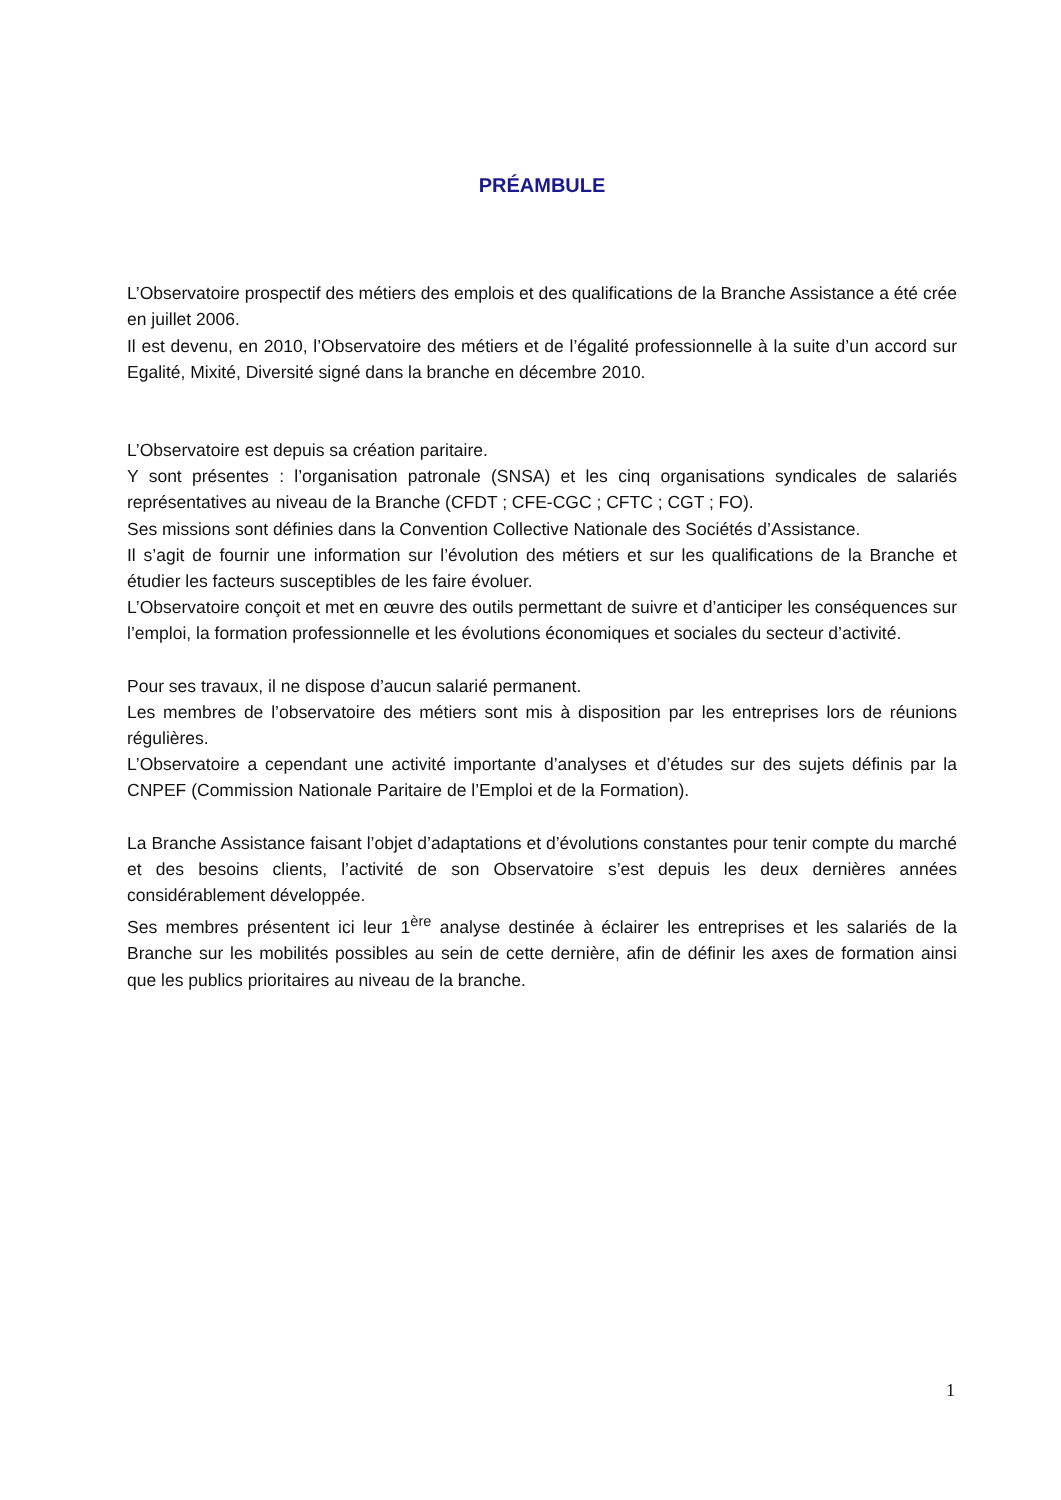PRÉAMBULE
L’Observatoire prospectif des métiers des emplois et des qualifications de la Branche Assistance a été crée en juillet 2006.
Il est devenu, en 2010, l’Observatoire des métiers et de l’égalité professionnelle à la suite d’un accord sur Egalité, Mixité, Diversité signé dans la branche en décembre 2010.
L’Observatoire est depuis sa création paritaire.
Y sont présentes : l’organisation patronale (SNSA) et les cinq organisations syndicales de salariés représentatives au niveau de la Branche (CFDT ; CFE-CGC ; CFTC ; CGT ; FO).
Ses missions sont définies dans la Convention Collective Nationale des Sociétés d’Assistance.
Il s’agit de fournir une information sur l’évolution des métiers et sur les qualifications de la Branche et étudier les facteurs susceptibles de les faire évoluer.
L’Observatoire conçoit et met en œuvre des outils permettant de suivre et d’anticiper les conséquences sur l’emploi, la formation professionnelle et les évolutions économiques et sociales du secteur d’activité.
Pour ses travaux, il ne dispose d’aucun salarié permanent.
Les membres de l’observatoire des métiers sont mis à disposition par les entreprises lors de réunions régulières.
L’Observatoire a cependant une activité importante d’analyses et d’études sur des sujets définis par la CNPEF (Commission Nationale Paritaire de l’Emploi et de la Formation).
La Branche Assistance faisant l’objet d’adaptations et d’évolutions constantes pour tenir compte du marché et des besoins clients, l’activité de son Observatoire s’est depuis les deux dernières années considérablement développée.
Ses membres présentent ici leur 1<sup>ère</sup> analyse destinée à éclairer les entreprises et les salariés de la Branche sur les mobilités possibles au sein de cette dernière, afin de définir les axes de formation ainsi que les publics prioritaires au niveau de la branche.
1